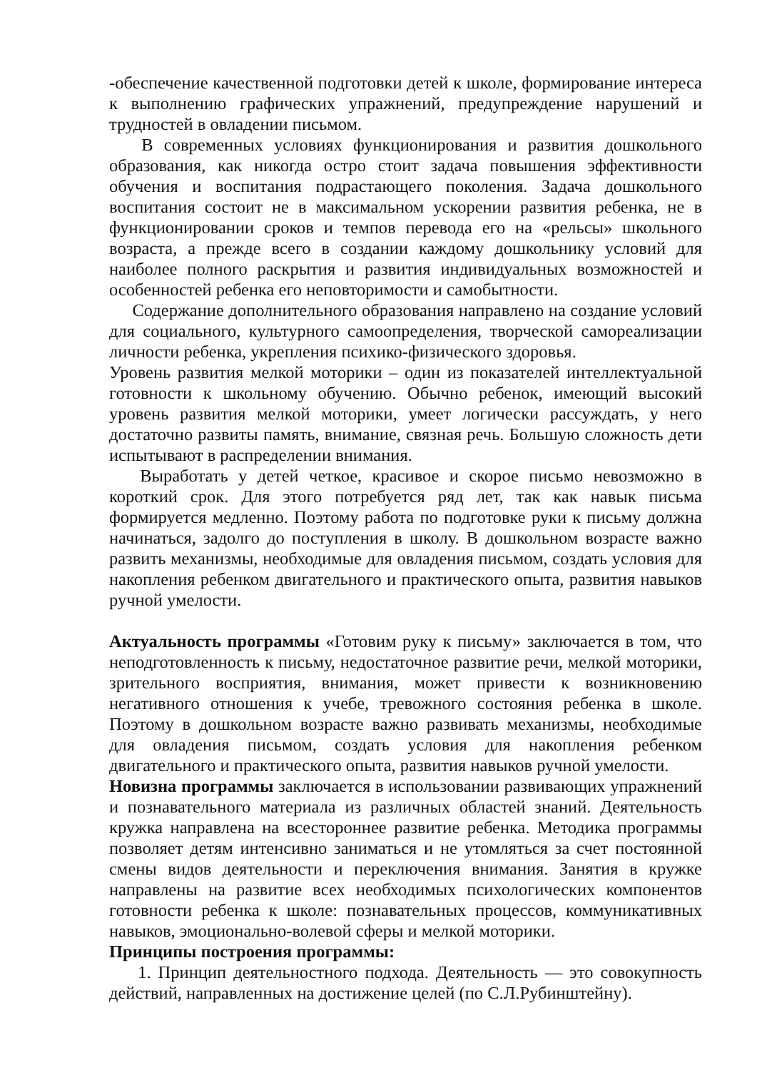-обеспечение качественной подготовки детей к школе, формирование интереса к выполнению графических упражнений, предупреждение нарушений и трудностей в овладении письмом.
В современных условиях функционирования и развития дошкольного образования, как никогда остро стоит задача повышения эффективности обучения и воспитания подрастающего поколения. Задача дошкольного воспитания состоит не в максимальном ускорении развития ребенка, не в функционировании сроков и темпов перевода его на «рельсы» школьного возраста, а прежде всего в создании каждому дошкольнику условий для наиболее полного раскрытия и развития индивидуальных возможностей и особенностей ребенка его неповторимости и самобытности.
Содержание дополнительного образования направлено на создание условий для социального, культурного самоопределения, творческой самореализации личности ребенка, укрепления психико-физического здоровья.
Уровень развития мелкой моторики – один из показателей интеллектуальной готовности к школьному обучению. Обычно ребенок, имеющий высокий уровень развития мелкой моторики, умеет логически рассуждать, у него достаточно развиты память, внимание, связная речь. Большую сложность дети испытывают в распределении внимания.
Выработать у детей четкое, красивое и скорое письмо невозможно в короткий срок. Для этого потребуется ряд лет, так как навык письма формируется медленно. Поэтому работа по подготовке руки к письму должна начинаться, задолго до поступления в школу. В дошкольном возрасте важно развить механизмы, необходимые для овладения письмом, создать условия для накопления ребенком двигательного и практического опыта, развития навыков ручной умелости.
Актуальность программы «Готовим руку к письму» заключается в том, что неподготовленность к письму, недостаточное развитие речи, мелкой моторики, зрительного восприятия, внимания, может привести к возникновению негативного отношения к учебе, тревожного состояния ребенка в школе. Поэтому в дошкольном возрасте важно развивать механизмы, необходимые для овладения письмом, создать условия для накопления ребенком двигательного и практического опыта, развития навыков ручной умелости.
Новизна программы заключается в использовании развивающих упражнений и познавательного материала из различных областей знаний. Деятельность кружка направлена на всестороннее развитие ребенка. Методика программы позволяет детям интенсивно заниматься и не утомляться за счет постоянной смены видов деятельности и переключения внимания. Занятия в кружке направлены на развитие всех необходимых психологических компонентов готовности ребенка к школе: познавательных процессов, коммуникативных навыков, эмоционально-волевой сферы и мелкой моторики.
Принципы построения программы:
1. Принцип деятельностного подхода. Деятельность — это совокупность действий, направленных на достижение целей (по С.Л.Рубинштейну).